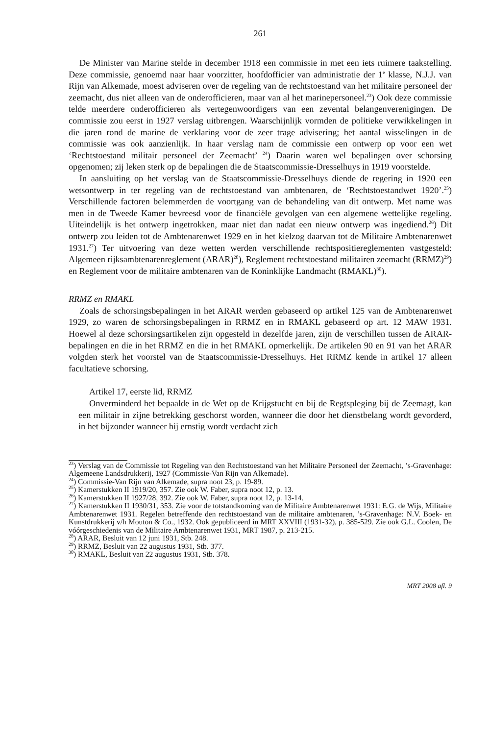261
De Minister van Marine stelde in december 1918 een commissie in met een iets ruimere taakstelling. Deze commissie, genoemd naar haar voorzitter, hoofdofficier van administratie der 1<sup>e</sup> klasse, N.J.J. van Rijn van Alkemade, moest adviseren over de regeling van de rechtstoestand van het militaire personeel der zeemacht, dus niet alleen van de onderofficieren, maar van al het marinepersoneel.<sup>23</sup>) Ook deze commissie telde meerdere onderofficieren als vertegenwoordigers van een zevental belangenverenigingen. De commissie zou eerst in 1927 verslag uitbrengen. Waarschijnlijk vormden de politieke verwikkelingen in die jaren rond de marine de verklaring voor de zeer trage advisering; het aantal wisselingen in de commissie was ook aanzienlijk. In haar verslag nam de commissie een ontwerp op voor een wet ‘Rechtstoestand militair personeel der Zeemacht’ <sup>24</sup>) Daarin waren wel bepalingen over schorsing opgenomen; zij leken sterk op de bepalingen die de Staatscommissie-Dresselhuys in 1919 voorstelde.
In aansluiting op het verslag van de Staatscommissie-Dresselhuys diende de regering in 1920 een wetsontwerp in ter regeling van de rechtstoestand van ambtenaren, de ‘Rechtstoestandwet 1920’.<sup>25</sup>) Verschillende factoren belemmerden de voortgang van de behandeling van dit ontwerp. Met name was men in de Tweede Kamer bevreesd voor de financiële gevolgen van een algemene wettelijke regeling. Uiteindelijk is het ontwerp ingetrokken, maar niet dan nadat een nieuw ontwerp was ingediend.<sup>26</sup>) Dit ontwerp zou leiden tot de Ambtenarenwet 1929 en in het kielzog daarvan tot de Militaire Ambtenarenwet 1931.<sup>27</sup>) Ter uitvoering van deze wetten werden verschillende rechtspositiereglementen vastgesteld: Algemeen rijksambtenarenreglement (ARAR)<sup>28</sup>), Reglement rechtstoestand militairen zeemacht (RRMZ)<sup>29</sup>) en Reglement voor de militaire ambtenaren van de Koninklijke Landmacht (RMAKL)<sup>30</sup>).
RRMZ en RMAKL
Zoals de schorsingsbepalingen in het ARAR werden gebaseerd op artikel 125 van de Ambtenarenwet 1929, zo waren de schorsingsbepalingen in RRMZ en in RMAKL gebaseerd op art. 12 MAW 1931. Hoewel al deze schorsingsartikelen zijn opgesteld in dezelfde jaren, zijn de verschillen tussen de ARAR-bepalingen en die in het RRMZ en die in het RMAKL opmerkelijk. De artikelen 90 en 91 van het ARAR volgden sterk het voorstel van de Staatscommissie-Dresselhuys. Het RRMZ kende in artikel 17 alleen facultatieve schorsing.
Artikel 17, eerste lid, RRMZ
Onverminderd het bepaalde in de Wet op de Krijgstucht en bij de Regtspleging bij de Zeemagt, kan een militair in zijne betrekking geschorst worden, wanneer die door het dienstbelang wordt gevorderd, in het bijzonder wanneer hij ernstig wordt verdacht zich
<sup>23</sup>) Verslag van de Commissie tot Regeling van den Rechtstoestand van het Militaire Personeel der Zeemacht, ’s-Gravenhage: Algemeene Landsdrukkerij, 1927 (Commissie-Van Rijn van Alkemade).
<sup>24</sup>) Commissie-Van Rijn van Alkemade, supra noot 23, p. 19-89.
<sup>25</sup>) Kamerstukken II 1919/20, 357. Zie ook W. Faber, supra noot 12, p. 13.
<sup>26</sup>) Kamerstukken II 1927/28, 392. Zie ook W. Faber, supra noot 12, p. 13-14.
<sup>27</sup>) Kamerstukken II 1930/31, 353. Zie voor de totstandkoming van de Militaire Ambtenarenwet 1931: E.G. de Wijs, Militaire Ambtenarenwet 1931. Regelen betreffende den rechtstoestand van de militaire ambtenaren, ’s-Gravenhage: N.V. Boek- en Kunstdrukkerij v/h Mouton & Co., 1932. Ook gepubliceerd in MRT XXVIII (1931-32), p. 385-529. Zie ook G.L. Coolen, De vóórgeschiedenis van de Militaire Ambtenarenwet 1931, MRT 1987, p. 213-215.
<sup>28</sup>) ARAR, Besluit van 12 juni 1931, Stb. 248.
<sup>29</sup>) RRMZ, Besluit van 22 augustus 1931, Stb. 377.
<sup>30</sup>) RMAKL, Besluit van 22 augustus 1931, Stb. 378.
MRT 2008 afl. 9